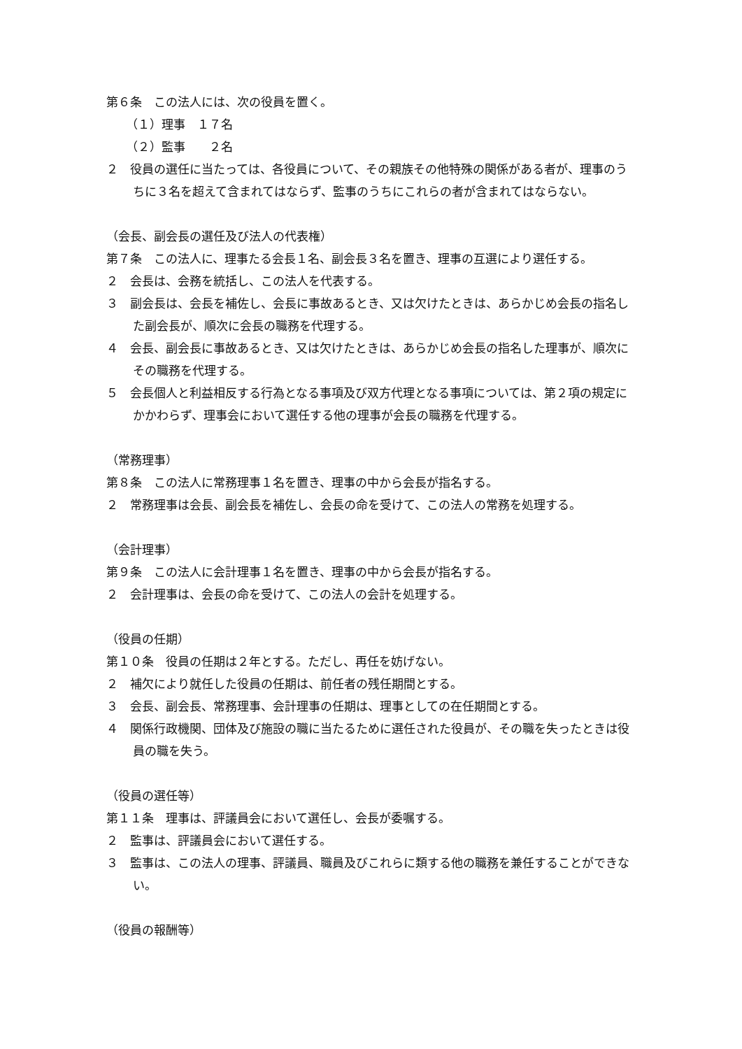第６条　この法人には、次の役員を置く。
（１）理事　１７名
（２）監事　　２名
２　役員の選任に当たっては、各役員について、その親族その他特殊の関係がある者が、理事のうちに３名を超えて含まれてはならず、監事のうちにこれらの者が含まれてはならない。
（会長、副会長の選任及び法人の代表権）
第７条　この法人に、理事たる会長１名、副会長３名を置き、理事の互選により選任する。
２　会長は、会務を統括し、この法人を代表する。
３　副会長は、会長を補佐し、会長に事故あるとき、又は欠けたときは、あらかじめ会長の指名した副会長が、順次に会長の職務を代理する。
４　会長、副会長に事故あるとき、又は欠けたときは、あらかじめ会長の指名した理事が、順次にその職務を代理する。
５　会長個人と利益相反する行為となる事項及び双方代理となる事項については、第２項の規定にかかわらず、理事会において選任する他の理事が会長の職務を代理する。
（常務理事）
第８条　この法人に常務理事１名を置き、理事の中から会長が指名する。
２　常務理事は会長、副会長を補佐し、会長の命を受けて、この法人の常務を処理する。
（会計理事）
第９条　この法人に会計理事１名を置き、理事の中から会長が指名する。
２　会計理事は、会長の命を受けて、この法人の会計を処理する。
（役員の任期）
第１０条　役員の任期は２年とする。ただし、再任を妨げない。
２　補欠により就任した役員の任期は、前任者の残任期間とする。
３　会長、副会長、常務理事、会計理事の任期は、理事としての在任期間とする。
４　関係行政機関、団体及び施設の職に当たるために選任された役員が、その職を失ったときは役員の職を失う。
（役員の選任等）
第１１条　理事は、評議員会において選任し、会長が委嘱する。
２　監事は、評議員会において選任する。
３　監事は、この法人の理事、評議員、職員及びこれらに類する他の職務を兼任することができない。
（役員の報酬等）